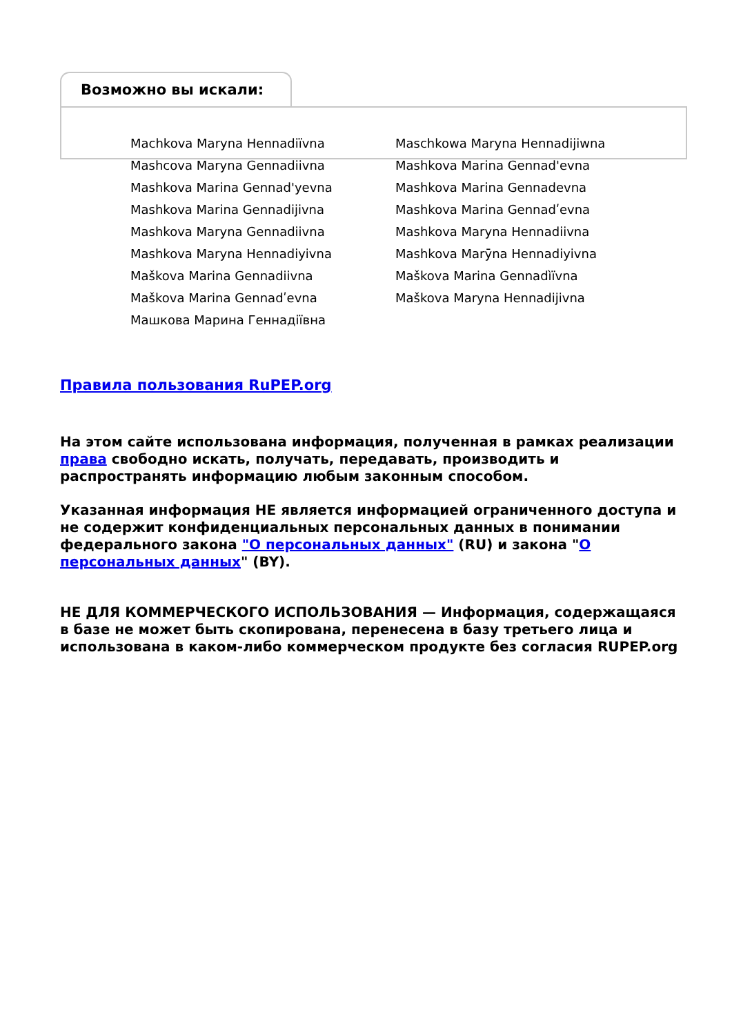Возможно вы искали:
Machkova Maryna Hennadiïvna
Maschkowa Maryna Hennadijiwna
Mashcova Maryna Gennadiivna
Mashkova Marina Gennad'evna
Mashkova Marina Gennad'yevna
Mashkova Marina Gennadevna
Mashkova Marina Gennadijivna
Mashkova Marina Gennadʹevna
Mashkova Maryna Gennadiivna
Mashkova Maryna Hennadiivna
Mashkova Maryna Hennadiyivna
Mashkova Marȳna Hennadiyivna
Maškova Marina Gennadiivna
Maškova Marina Gennadìïvna
Maškova Marina Gennadʹevna
Maškova Maryna Hennadijivna
Машкова Марина Геннадіївна
Правила пользования RuPEP.org
На этом сайте использована информация, полученная в рамках реализации права свободно искать, получать, передавать, производить и распространять информацию любым законным способом.
Указанная информация НЕ является информацией ограниченного доступа и не содержит конфиденциальных персональных данных в понимании федерального закона "О персональных данных" (RU) и закона "О персональных данных" (BY).
НЕ ДЛЯ КОММЕРЧЕСКОГО ИСПОЛЬЗОВАНИЯ — Информация, содержащаяся в базе не может быть скопирована, перенесена в базу третьего лица и использована в каком-либо коммерческом продукте без согласия RUPEP.org